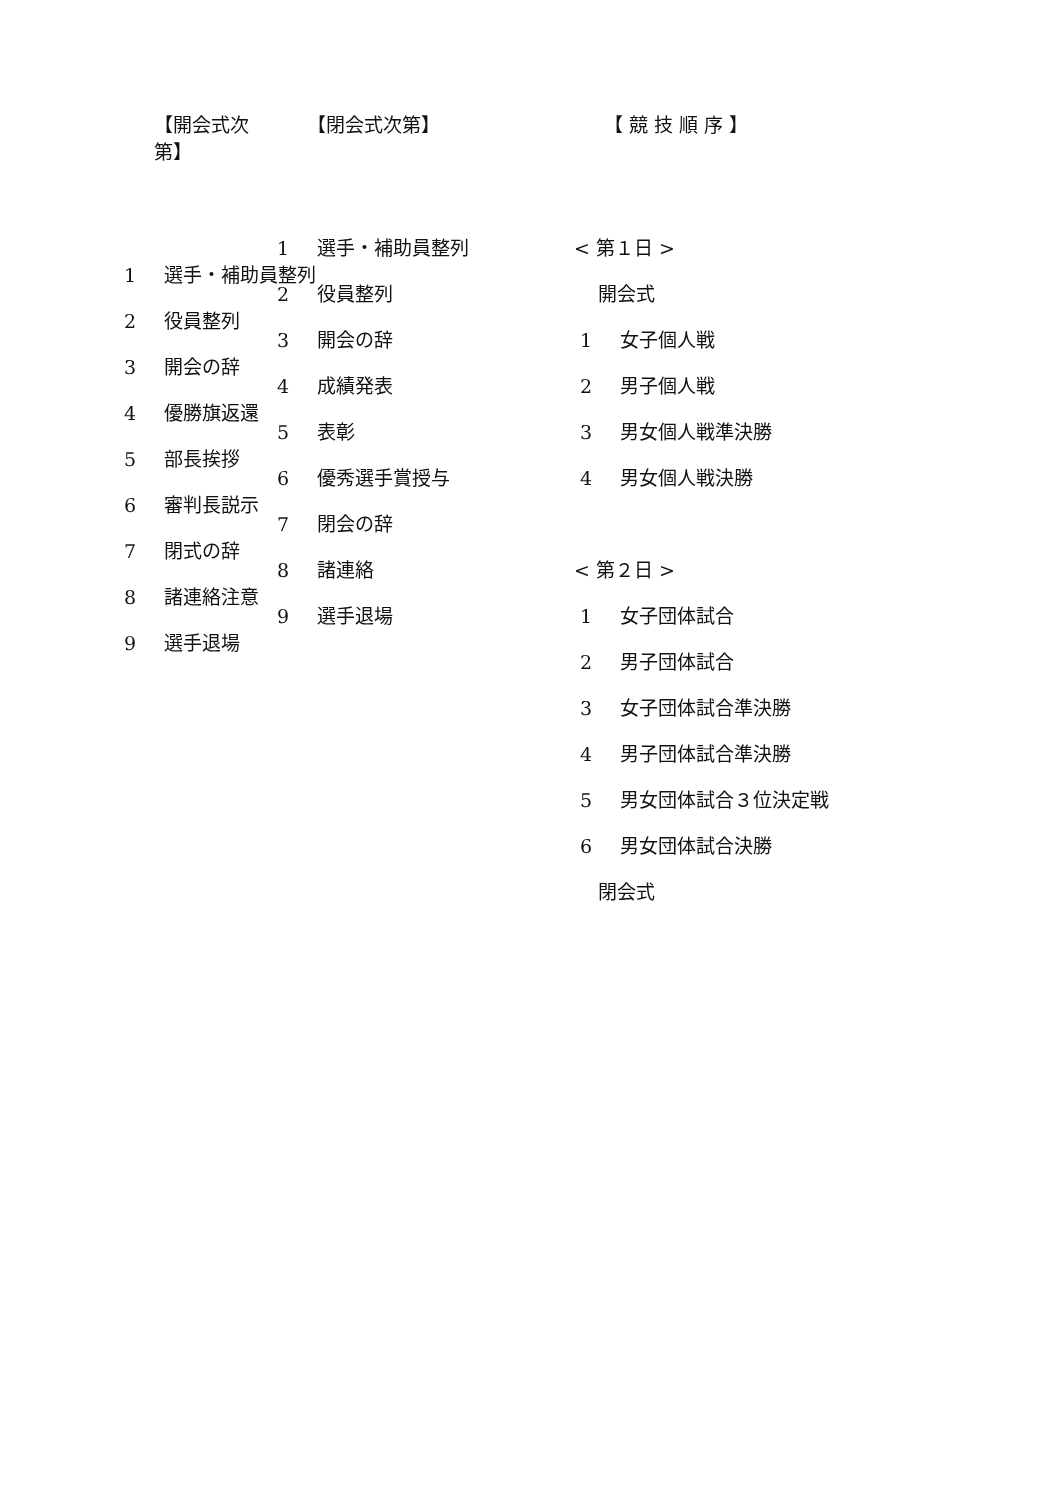【開会式次第】
1 選手・補助員整列
2 役員整列
3 開会の辞
4 優勝旗返還
5 部長挨拶
6 審判長説示
7 閉式の辞
8 諸連絡注意
9 選手退場
【閉会式次第】
1 選手・補助員整列
2 役員整列
3 開会の辞
4 成績発表
5 表彰
6 優秀選手賞授与
7 閉会の辞
8 諸連絡
9 選手退場
【 競 技 順 序 】
< 第１日 >
開会式
1 女子個人戦
2 男子個人戦
3 男女個人戦準決勝
4 男女個人戦決勝
< 第２日 >
1 女子団体試合
2 男子団体試合
3 女子団体試合準決勝
4 男子団体試合準決勝
5 男女団体試合３位決定戦
6 男女団体試合決勝
閉会式